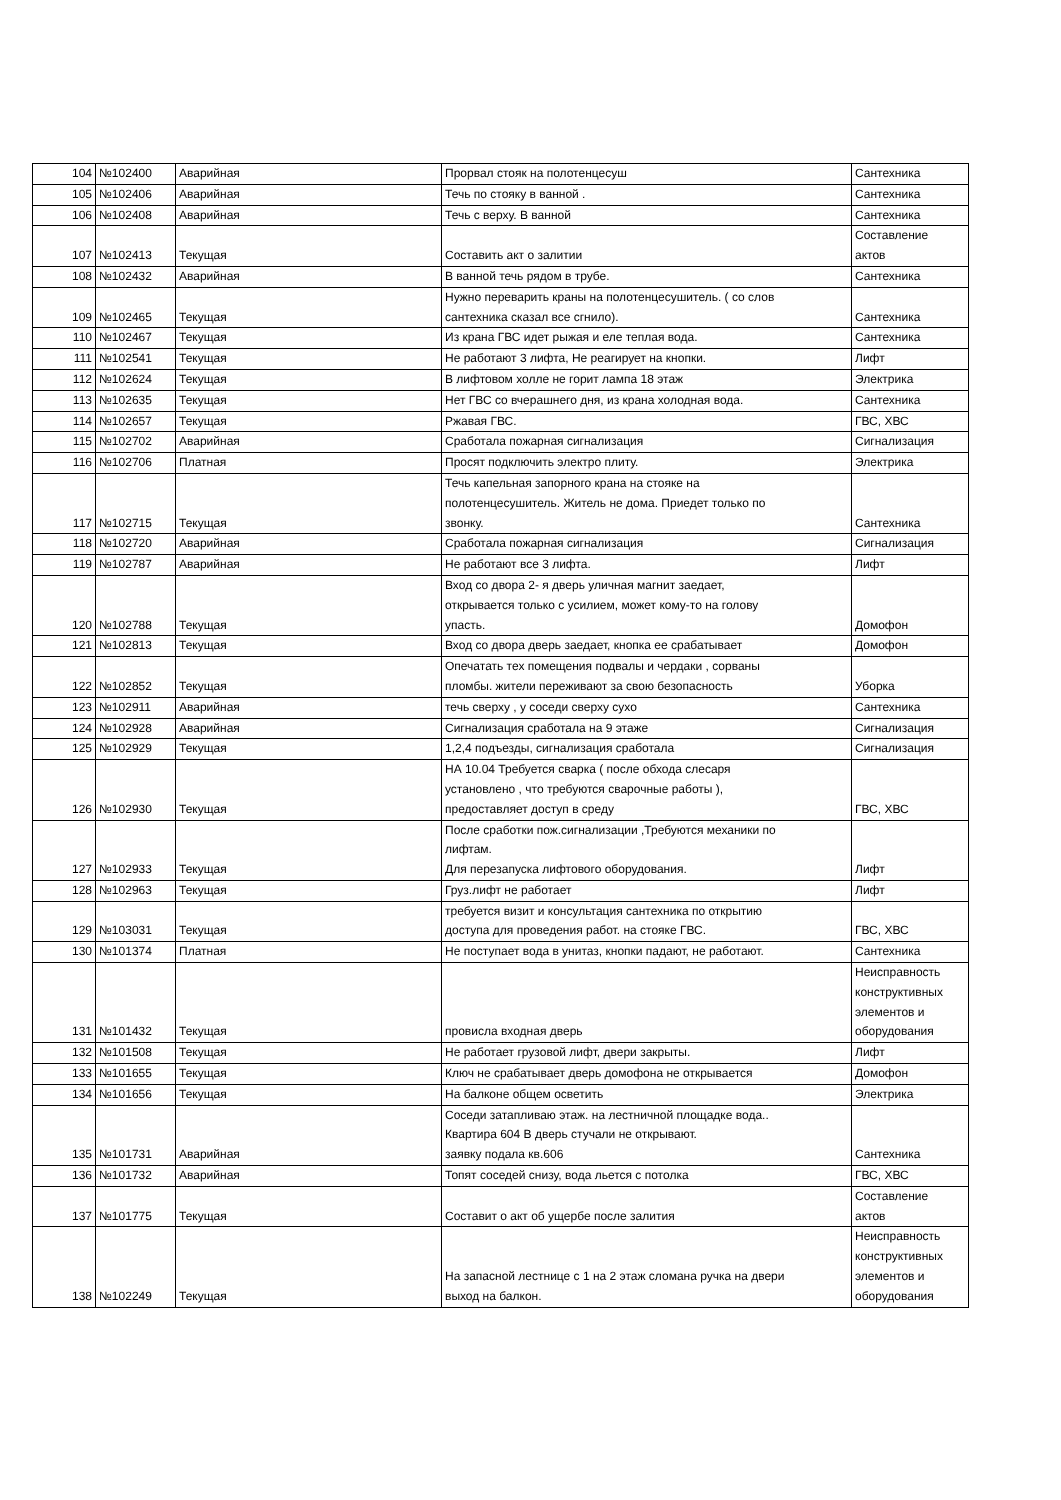| 104 | №102400 | Аварийная | Прорвал стояк на полотенцесуш | Сантехника |
| 105 | №102406 | Аварийная | Течь по стояку в ванной . | Сантехника |
| 106 | №102408 | Аварийная | Течь с верху. В ванной | Сантехника |
| 107 | №102413 | Текущая | Составить акт о залитии | Составление актов |
| 108 | №102432 | Аварийная | В ванной течь рядом в трубе. | Сантехника |
| 109 | №102465 | Текущая | Нужно переварить краны на полотенцесушитель. ( со слов сантехника сказал все сгнило). | Сантехника |
| 110 | №102467 | Текущая | Из крана ГВС идет рыжая и еле теплая вода. | Сантехника |
| 111 | №102541 | Текущая | Не работают 3 лифта, Не реагирует на кнопки. | Лифт |
| 112 | №102624 | Текущая | В лифтовом холле не горит лампа 18 этаж | Электрика |
| 113 | №102635 | Текущая | Нет ГВС со вчерашнего дня, из крана холодная вода. | Сантехника |
| 114 | №102657 | Текущая | Ржавая ГВС. | ГВС, ХВС |
| 115 | №102702 | Аварийная | Сработала пожарная сигнализация | Сигнализация |
| 116 | №102706 | Платная | Просят подключить электро плиту. | Электрика |
| 117 | №102715 | Текущая | Течь капельная запорного крана на стояке на полотенцесушитель. Житель не дома. Приедет только по звонку. | Сантехника |
| 118 | №102720 | Аварийная | Сработала пожарная сигнализация | Сигнализация |
| 119 | №102787 | Аварийная | Не работают все 3 лифта. | Лифт |
| 120 | №102788 | Текущая | Вход со двора 2- я дверь уличная магнит заедает, открывается только с усилием, может кому-то на голову упасть. | Домофон |
| 121 | №102813 | Текущая | Вход со двора дверь заедает, кнопка ее срабатывает | Домофон |
| 122 | №102852 | Текущая | Опечатать тех помещения подвалы и чердаки , сорваны пломбы. жители переживают за свою безопасность | Уборка |
| 123 | №102911 | Аварийная | течь сверху , у соседи сверху сухо | Сантехника |
| 124 | №102928 | Аварийная | Сигнализация сработала на 9 этаже | Сигнализация |
| 125 | №102929 | Текущая | 1,2,4 подъезды, сигнализация сработала | Сигнализация |
| 126 | №102930 | Текущая | НА 10.04 Требуется сварка ( после обхода слесаря установлено , что требуются сварочные работы ), предоставляет доступ в среду | ГВС, ХВС |
| 127 | №102933 | Текущая | После сработки пож.сигнализации ,Требуются механики по лифтам. Для перезапуска лифтового оборудования. | Лифт |
| 128 | №102963 | Текущая | Груз.лифт не работает | Лифт |
| 129 | №103031 | Текущая | требуется визит и консультация сантехника по открытию доступа для проведения работ. на стояке ГВС. | ГВС, ХВС |
| 130 | №101374 | Платная | Не поступает вода в унитаз, кнопки падают, не работают. | Сантехника |
| 131 | №101432 | Текущая | провисла входная дверь | Неисправность конструктивных элементов и оборудования |
| 132 | №101508 | Текущая | Не работает грузовой лифт, двери закрыты. | Лифт |
| 133 | №101655 | Текущая | Ключ не срабатывает дверь домофона не открывается | Домофон |
| 134 | №101656 | Текущая | На балконе общем осветить | Электрика |
| 135 | №101731 | Аварийная | Соседи затапливаю этаж. на лестничной площадке вода.. Квартира 604 В дверь стучали не открывают. заявку подала кв.606 | Сантехника |
| 136 | №101732 | Аварийная | Топят соседей снизу, вода льется с потолка | ГВС, ХВС |
| 137 | №101775 | Текущая | Составит о акт об ущербе после залития | Составление актов |
| 138 | №102249 | Текущая | На запасной лестнице с 1 на 2 этаж сломана ручка на двери выход на балкон. | Неисправность конструктивных элементов и оборудования |